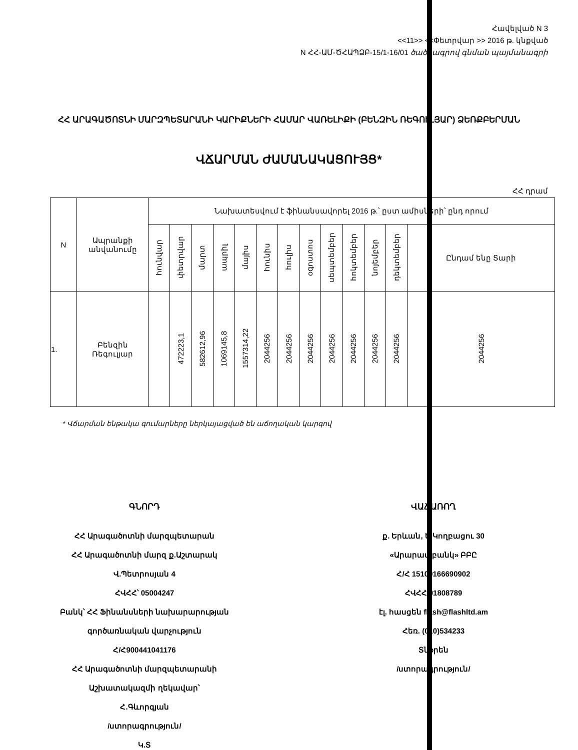Հավելված N 3
<<11>> <<Փետրվար >> 2016 թ. կնքված
N ՀՀ-ԱՄ-ԾՀԱՊՁԲ-15/1-16/01 ծածկագրով գնման պայմանագրի
ՀՀ ԱՐԱԳԱԾՈՏՆԻ ՄԱՐԶՊԵՏԱՐԱՆԻ ԿԱՐԻՔՆԵՐԻ ՀԱՄԱՐ ՎԱՌԵԼԻՔԻ (ԲԵՆԶԻՆ ՌԵԳՈՒԼՅԱՐ) ՁԵՌՔԲԵՐՄԱՆ
ՎՃԱՐՄԱՆ ԺԱՄԱՆԱԿԱՑՈՒՅՑ*
ՀՀ դրամ
| N | Ապրանքի անվանումը | Նախատեսվում է ֆինանսավորել 2016 թ.՝ ըստ ամիսների՝ ընդ որում | | | | | | | | | | | | |
| --- | --- | --- | --- | --- | --- | --- | --- | --- | --- | --- | --- | --- | --- | --- |
| | | հունվար | փետրվար | մարտ | ապրիլ | մայիս | հունիս | հուլիս | օգոստոս | սեպտեմբեր | հոկտեմբեր | նոյեմբեր | դեկտեմբեր | Ընդամ ենը Տարի |
| 1. | Բենզին Ռեգուլյար | | 472223,1 | 582612,96 | 1069145,8 | 1557314,22 | 2044256 | 2044256 | 2044256 | 2044256 | 2044256 | 2044256 | 2044256 | 2044256 |
* Վճարման ենթակա գումարները ներկայացված են աճողական կարգով
ԳՆՈՐԴ
ՀՀ Արագածոտնի մարզպետարան
ՀՀ Արագածոտնի մարզ ք.Աշտարակ
Վ.Պետրոսյան 4
ՀՎՀՀ՝ 05004247
Բանկ՝ ՀՀ Ֆինանսների նախարարության
գործառնական վարչություն
Հ/Հ900441041176
ՀՀ Արագածոտնի մարզպետարանի
Աշխատակազմի ղեկավար՝
Հ.Գևորգյան
/ստորագրություն/
Կ.Տ
ՎԱՃԱՌՈՂ
ք. Երևան, Ե.Կողբացու 30
«Արարատբանկ» ԲԲԸ
Հ/Հ 15100166690902
ՀՎՀՀ 01808789
էլ. հասցեն flash@flashltd.am
Հեռ. (010)534233
Տնօրեն
/ստորագրություն/